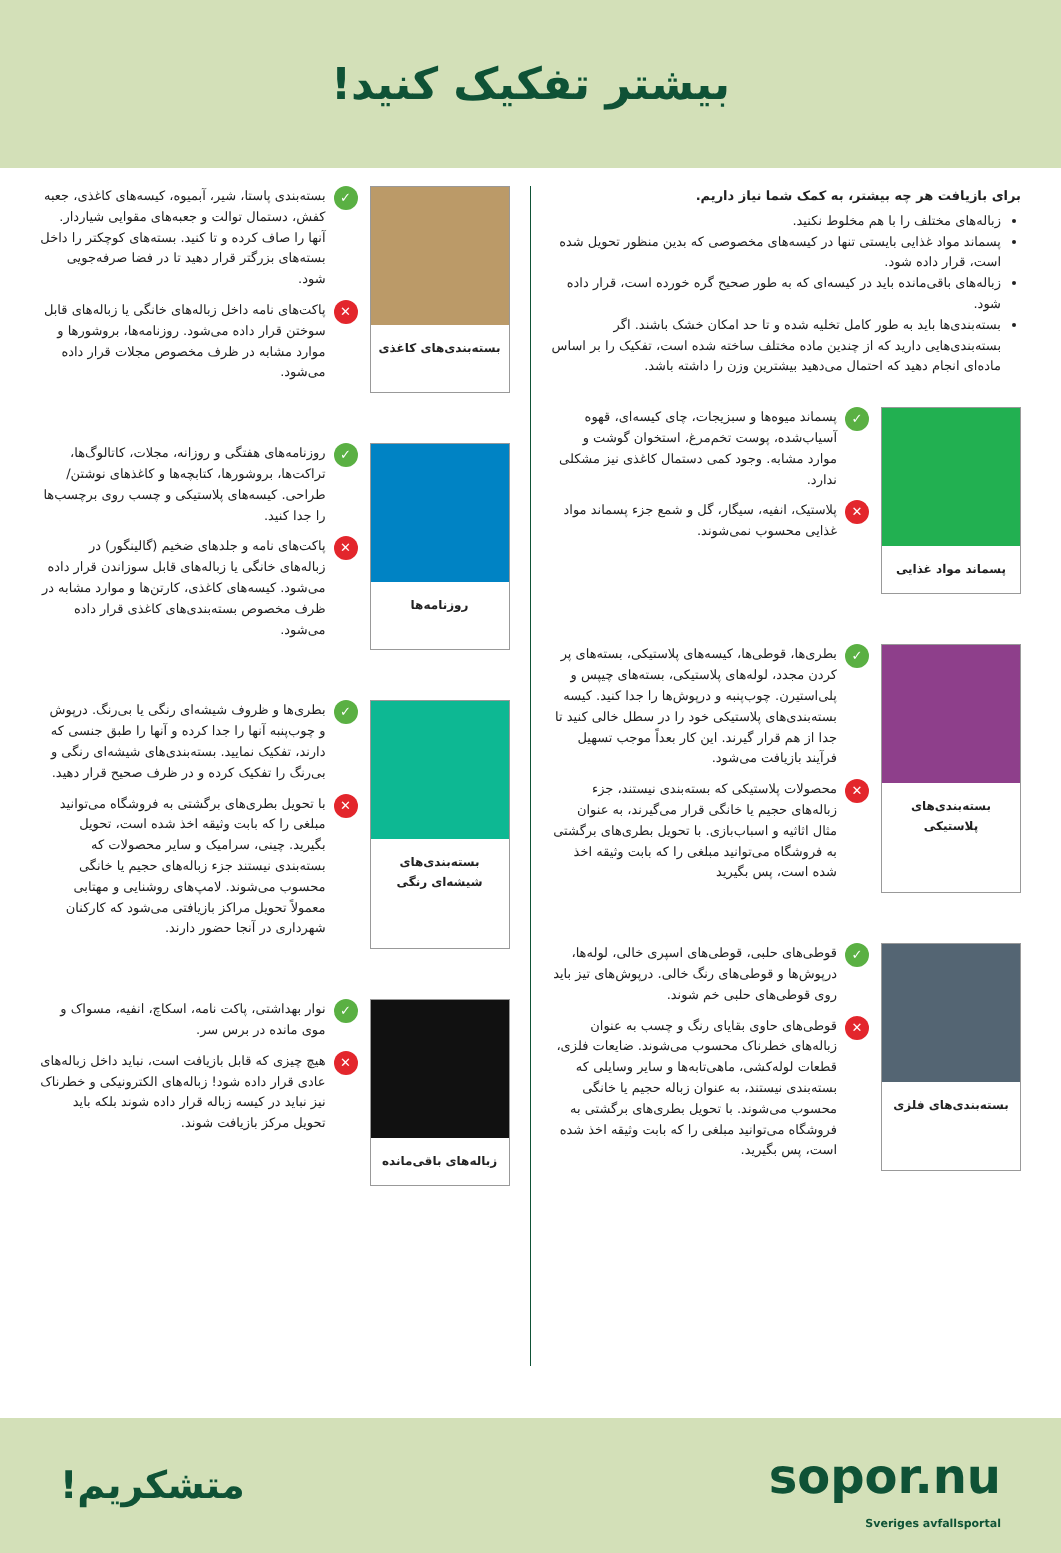بیشتر تفکیک کنید!
برای بازیافت هر چه بیشتر، به کمک شما نیاز داریم.
زباله‌های مختلف را با هم مخلوط نکنید.
پسماند مواد غذایی بایستی تنها در کیسه‌های مخصوصی که بدین منظور تحویل شده است، قرار داده شود.
زباله‌های باقی‌مانده باید در کیسه‌ای که به طور صحیح گره خورده است، قرار داده شود.
بسته‌بندی‌ها باید به طور کامل تخلیه شده و تا حد امکان خشک باشند. اگر بسته‌بندی‌هایی دارید که از چندین ماده مختلف ساخته شده است، تفکیک را بر اساس ماده‌ای انجام دهید که احتمال می‌دهید بیشترین وزن را داشته باشد.
پسماند مواد غذایی
✓
پسماند میوه‌ها و سبزیجات، چای کیسه‌ای، قهوه آسیاب‌شده، پوست تخم‌مرغ، استخوان گوشت و موارد مشابه. وجود کمی دستمال کاغذی نیز مشکلی ندارد.
✕
پلاستیک، انفیه، سیگار، گل و شمع جزء پسماند مواد غذایی محسوب نمی‌شوند.
بسته‌بندی‌های پلاستیکی
✓
بطری‌ها، قوطی‌ها، کیسه‌های پلاستیکی، بسته‌های پر کردن مجدد، لوله‌های پلاستیکی، بسته‌های چیپس و پلی‌استیرن. چوب‌پنبه و درپوش‌ها را جدا کنید. کیسه بسته‌بندی‌های پلاستیکی خود را در سطل خالی کنید تا جدا از هم قرار گیرند. این کار بعداً موجب تسهیل فرآیند بازیافت می‌شود.
✕
محصولات پلاستیکی که بسته‌بندی نیستند، جزء زباله‌های حجیم یا خانگی قرار می‌گیرند، به عنوان مثال اثاثیه و اسباب‌بازی. با تحویل بطری‌های برگشتی به فروشگاه می‌توانید مبلغی را که بابت وثیقه اخذ شده است، پس بگیرید
بسته‌بندی‌های فلزی
✓
قوطی‌های حلبی، قوطی‌های اسپری خالی، لوله‌ها، درپوش‌ها و قوطی‌های رنگ خالی. درپوش‌های تیز باید روی قوطی‌های حلبی خم شوند.
✕
قوطی‌های حاوی بقایای رنگ و چسب به عنوان زباله‌های خطرناک محسوب می‌شوند. ضایعات فلزی، قطعات لوله‌کشی، ماهی‌تابه‌ها و سایر وسایلی که بسته‌بندی نیستند، به عنوان زباله حجیم یا خانگی محسوب می‌شوند. با تحویل بطری‌های برگشتی به فروشگاه می‌توانید مبلغی را که بابت وثیقه اخذ شده است، پس بگیرید.
بسته‌بندی‌های کاغذی
✓
بسته‌بندی پاستا، شیر، آبمیوه، کیسه‌های کاغذی، جعبه کفش، دستمال توالت و جعبه‌های مقوایی شیاردار. آنها را صاف کرده و تا کنید. بسته‌های کوچکتر را داخل بسته‌های بزرگتر قرار دهید تا در فضا صرفه‌جویی شود.
✕
پاکت‌های نامه داخل زباله‌های خانگی یا زباله‌های قابل سوختن قرار داده می‌شود. روزنامه‌ها، بروشورها و موارد مشابه در ظرف مخصوص مجلات قرار داده می‌شود.
روزنامه‌ها
✓
روزنامه‌های هفتگی و روزانه، مجلات، کاتالوگ‌ها، تراکت‌ها، بروشورها، کتابچه‌ها و کاغذهای نوشتن/طراحی. کیسه‌های پلاستیکی و چسب روی برچسب‌ها را جدا کنید.
✕
پاکت‌های نامه و جلدهای ضخیم (گالینگور) در زباله‌های خانگی یا زباله‌های قابل سوزاندن قرار داده می‌شود. کیسه‌های کاغذی، کارتن‌ها و موارد مشابه در ظرف مخصوص بسته‌بندی‌های کاغذی قرار داده می‌شود.
بسته‌بندی‌های شیشه‌ای رنگی
✓
بطری‌ها و ظروف شیشه‌ای رنگی یا بی‌رنگ. درپوش و چوب‌پنبه آنها را جدا کرده و آنها را طبق جنسی که دارند، تفکیک نمایید. بسته‌بندی‌های شیشه‌ای رنگی و بی‌رنگ را تفکیک کرده و در ظرف صحیح قرار دهید.
✕
با تحویل بطری‌های برگشتی به فروشگاه می‌توانید مبلغی را که بابت وثیقه اخذ شده است، تحویل بگیرید. چینی، سرامیک و سایر محصولات که بسته‌بندی نیستند جزء زباله‌های حجیم یا خانگی محسوب می‌شوند. لامپ‌های روشنایی و مهتابی معمولاً تحویل مراکز بازیافتی می‌شود که کارکنان شهرداری در آنجا حضور دارند.
زباله‌های باقی‌مانده
✓
نوار بهداشتی، پاکت نامه، اسکاچ، انفیه، مسواک و موی مانده در برس سر.
✕
هیچ چیزی که قابل بازیافت است، نباید داخل زباله‌های عادی قرار داده شود! زباله‌های الکترونیکی و خطرناک نیز نباید در کیسه زباله قرار داده شوند بلکه باید تحویل مرکز بازیافت شوند.
sopor.nu
Sveriges avfallsportal
متشکریم!